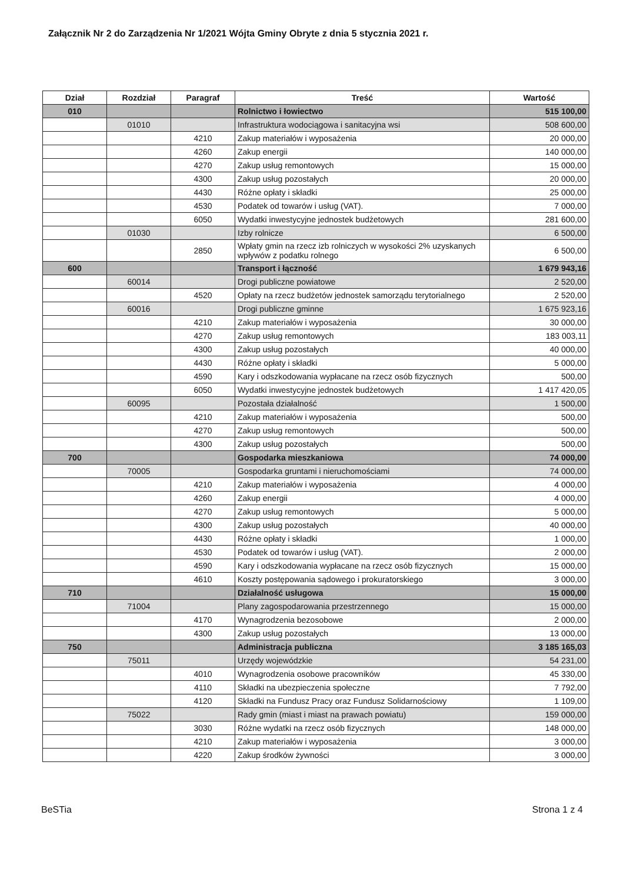Załącznik Nr 2 do Zarządzenia Nr 1/2021 Wójta Gminy Obryte z dnia 5 stycznia 2021 r.
| Dział | Rozdział | Paragraf | Treść | Wartość |
| --- | --- | --- | --- | --- |
| 010 | | | Rolnictwo i łowiectwo | 515 100,00 |
| | 01010 | | Infrastruktura wodociągowa i sanitacyjna wsi | 508 600,00 |
| | | 4210 | Zakup materiałów i wyposażenia | 20 000,00 |
| | | 4260 | Zakup energii | 140 000,00 |
| | | 4270 | Zakup usług remontowych | 15 000,00 |
| | | 4300 | Zakup usług pozostałych | 20 000,00 |
| | | 4430 | Różne opłaty i składki | 25 000,00 |
| | | 4530 | Podatek od towarów i usług (VAT). | 7 000,00 |
| | | 6050 | Wydatki inwestycyjne jednostek budżetowych | 281 600,00 |
| | 01030 | | Izby rolnicze | 6 500,00 |
| | | 2850 | Wpłaty gmin na rzecz izb rolniczych w wysokości 2% uzyskanych wpływów z podatku rolnego | 6 500,00 |
| 600 | | | Transport i łączność | 1 679 943,16 |
| | 60014 | | Drogi publiczne powiatowe | 2 520,00 |
| | | 4520 | Opłaty na rzecz budżetów jednostek samorządu terytorialnego | 2 520,00 |
| | 60016 | | Drogi publiczne gminne | 1 675 923,16 |
| | | 4210 | Zakup materiałów i wyposażenia | 30 000,00 |
| | | 4270 | Zakup usług remontowych | 183 003,11 |
| | | 4300 | Zakup usług pozostałych | 40 000,00 |
| | | 4430 | Różne opłaty i składki | 5 000,00 |
| | | 4590 | Kary i odszkodowania wypłacane na rzecz osób fizycznych | 500,00 |
| | | 6050 | Wydatki inwestycyjne jednostek budżetowych | 1 417 420,05 |
| | 60095 | | Pozostała działalność | 1 500,00 |
| | | 4210 | Zakup materiałów i wyposażenia | 500,00 |
| | | 4270 | Zakup usług remontowych | 500,00 |
| | | 4300 | Zakup usług pozostałych | 500,00 |
| 700 | | | Gospodarka mieszkaniowa | 74 000,00 |
| | 70005 | | Gospodarka gruntami i nieruchomościami | 74 000,00 |
| | | 4210 | Zakup materiałów i wyposażenia | 4 000,00 |
| | | 4260 | Zakup energii | 4 000,00 |
| | | 4270 | Zakup usług remontowych | 5 000,00 |
| | | 4300 | Zakup usług pozostałych | 40 000,00 |
| | | 4430 | Różne opłaty i składki | 1 000,00 |
| | | 4530 | Podatek od towarów i usług (VAT). | 2 000,00 |
| | | 4590 | Kary i odszkodowania wypłacane na rzecz osób fizycznych | 15 000,00 |
| | | 4610 | Koszty postępowania sądowego i prokuratorskiego | 3 000,00 |
| 710 | | | Działalność usługowa | 15 000,00 |
| | 71004 | | Plany zagospodarowania przestrzennego | 15 000,00 |
| | | 4170 | Wynagrodzenia bezosobowe | 2 000,00 |
| | | 4300 | Zakup usług pozostałych | 13 000,00 |
| 750 | | | Administracja publiczna | 3 185 165,03 |
| | 75011 | | Urzędy wojewódzkie | 54 231,00 |
| | | 4010 | Wynagrodzenia osobowe pracowników | 45 330,00 |
| | | 4110 | Składki na ubezpieczenia społeczne | 7 792,00 |
| | | 4120 | Składki na Fundusz Pracy oraz Fundusz Solidarnościowy | 1 109,00 |
| | 75022 | | Rady gmin (miast i miast na prawach powiatu) | 159 000,00 |
| | | 3030 | Różne wydatki na rzecz osób fizycznych | 148 000,00 |
| | | 4210 | Zakup materiałów i wyposażenia | 3 000,00 |
| | | 4220 | Zakup środków żywności | 3 000,00 |
BeSTia Strona 1 z 4